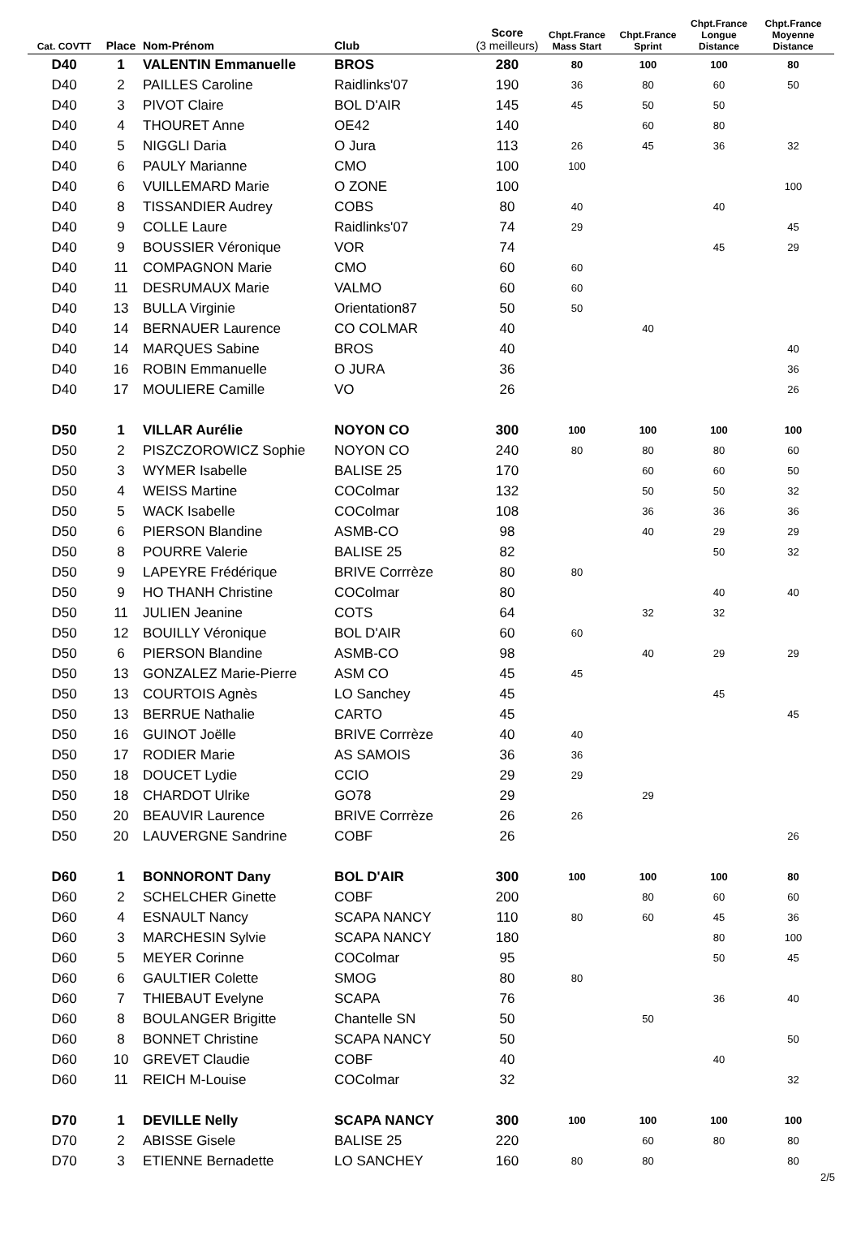| Cat. COVTT | Place | Nom-Prénom | Club | Score (3 meilleurs) | Chpt.France Mass Start | Chpt.France Sprint | Chpt.France Longue Distance | Chpt.France Moyenne Distance |
| --- | --- | --- | --- | --- | --- | --- | --- | --- |
| D40 | 1 | VALENTIN Emmanuelle | BROS | 280 | 80 | 100 | 100 | 80 |
| D40 | 2 | PAILLES Caroline | Raidlinks'07 | 190 | 36 | 80 | 60 | 50 |
| D40 | 3 | PIVOT Claire | BOL D'AIR | 145 | 45 | 50 | 50 | |
| D40 | 4 | THOURET Anne | OE42 | 140 | | 60 | 80 | |
| D40 | 5 | NIGGLI Daria | O Jura | 113 | 26 | 45 | 36 | 32 |
| D40 | 6 | PAULY Marianne | CMO | 100 | 100 | | | |
| D40 | 6 | VUILLEMARD Marie | O ZONE | 100 | | | | 100 |
| D40 | 8 | TISSANDIER Audrey | COBS | 80 | 40 | | 40 | |
| D40 | 9 | COLLE Laure | Raidlinks'07 | 74 | 29 | | | 45 |
| D40 | 9 | BOUSSIER Véronique | VOR | 74 | | | 45 | 29 |
| D40 | 11 | COMPAGNON Marie | CMO | 60 | 60 | | | |
| D40 | 11 | DESRUMAUX Marie | VALMO | 60 | 60 | | | |
| D40 | 13 | BULLA Virginie | Orientation87 | 50 | 50 | | | |
| D40 | 14 | BERNAUER Laurence | CO COLMAR | 40 | | 40 | | |
| D40 | 14 | MARQUES Sabine | BROS | 40 | | | | 40 |
| D40 | 16 | ROBIN Emmanuelle | O JURA | 36 | | | | 36 |
| D40 | 17 | MOULIERE Camille | VO | 26 | | | | 26 |
| D50 | 1 | VILLAR Aurélie | NOYON CO | 300 | 100 | 100 | 100 | 100 |
| D50 | 2 | PISZCZOROWICZ Sophie | NOYON CO | 240 | 80 | 80 | 80 | 60 |
| D50 | 3 | WYMER Isabelle | BALISE 25 | 170 | | 60 | 60 | 50 |
| D50 | 4 | WEISS Martine | COColmar | 132 | | 50 | 50 | 32 |
| D50 | 5 | WACK Isabelle | COColmar | 108 | | 36 | 36 | 36 |
| D50 | 6 | PIERSON Blandine | ASMB-CO | 98 | | 40 | 29 | 29 |
| D50 | 8 | POURRE Valerie | BALISE 25 | 82 | | | 50 | 32 |
| D50 | 9 | LAPEYRE Frédérique | BRIVE Corrrèze | 80 | 80 | | | |
| D50 | 9 | HO THANH Christine | COColmar | 80 | | | 40 | 40 |
| D50 | 11 | JULIEN Jeanine | COTS | 64 | | 32 | 32 | |
| D50 | 12 | BOUILLY Véronique | BOL D'AIR | 60 | 60 | | | |
| D50 | 6 | PIERSON Blandine | ASMB-CO | 98 | | 40 | 29 | 29 |
| D50 | 13 | GONZALEZ Marie-Pierre | ASM CO | 45 | 45 | | | |
| D50 | 13 | COURTOIS Agnès | LO Sanchey | 45 | | | 45 | |
| D50 | 13 | BERRUE Nathalie | CARTO | 45 | | | | 45 |
| D50 | 16 | GUINOT Joëlle | BRIVE Corrrèze | 40 | 40 | | | |
| D50 | 17 | RODIER Marie | AS SAMOIS | 36 | 36 | | | |
| D50 | 18 | DOUCET Lydie | CCIO | 29 | 29 | | | |
| D50 | 18 | CHARDOT Ulrike | GO78 | 29 | | 29 | | |
| D50 | 20 | BEAUVIR Laurence | BRIVE Corrrèze | 26 | 26 | | | |
| D50 | 20 | LAUVERGNE Sandrine | COBF | 26 | | | | 26 |
| D60 | 1 | BONNORONT Dany | BOL D'AIR | 300 | 100 | 100 | 100 | 80 |
| D60 | 2 | SCHELCHER Ginette | COBF | 200 | | 80 | 60 | 60 |
| D60 | 4 | ESNAULT Nancy | SCAPA NANCY | 110 | 80 | 60 | 45 | 36 |
| D60 | 3 | MARCHESIN Sylvie | SCAPA NANCY | 180 | | | 80 | 100 |
| D60 | 5 | MEYER Corinne | COColmar | 95 | | | 50 | 45 |
| D60 | 6 | GAULTIER Colette | SMOG | 80 | 80 | | | |
| D60 | 7 | THIEBAUT Evelyne | SCAPA | 76 | | | 36 | 40 |
| D60 | 8 | BOULANGER Brigitte | Chantelle SN | 50 | | 50 | | |
| D60 | 8 | BONNET Christine | SCAPA NANCY | 50 | | | | 50 |
| D60 | 10 | GREVET Claudie | COBF | 40 | | | 40 | |
| D60 | 11 | REICH M-Louise | COColmar | 32 | | | | 32 |
| D70 | 1 | DEVILLE Nelly | SCAPA NANCY | 300 | 100 | 100 | 100 | 100 |
| D70 | 2 | ABISSE Gisele | BALISE 25 | 220 | | 60 | 80 | 80 |
| D70 | 3 | ETIENNE Bernadette | LO SANCHEY | 160 | 80 | 80 | | 80 |
2/5